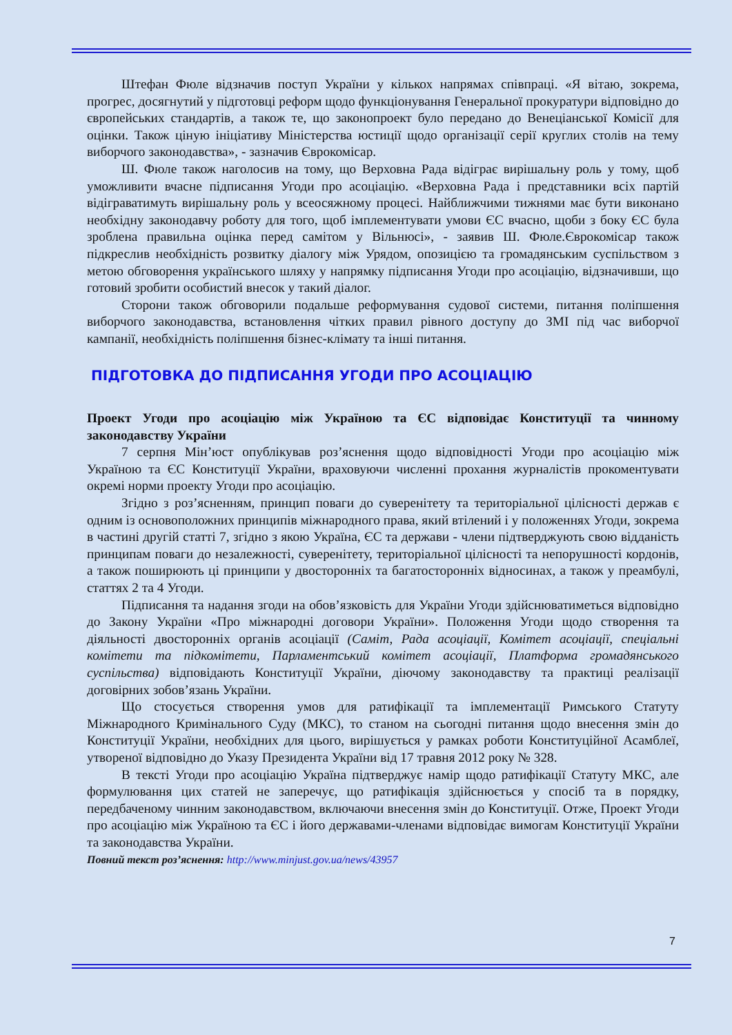Штефан Фюле відзначив поступ України у кількох напрямах співпраці. «Я вітаю, зокрема, прогрес, досягнутий у підготовці реформ щодо функціонування Генеральної прокуратури відповідно до європейських стандартів, а також те, що законопроект було передано до Венеціанської Комісії для оцінки. Також ціную ініціативу Міністерства юстиції щодо організації серії круглих столів на тему виборчого законодавства», - зазначив Єврокомісар.
Ш. Фюле також наголосив на тому, що Верховна Рада відіграє вирішальну роль у тому, щоб уможливити вчасне підписання Угоди про асоціацію. «Верховна Рада і представники всіх партій відіграватимуть вирішальну роль у всеосяжному процесі. Найближчими тижнями має бути виконано необхідну законодавчу роботу для того, щоб імплементувати умови ЄС вчасно, щоби з боку ЄС була зроблена правильна оцінка перед самітом у Вільнюсі», - заявив Ш. Фюле.Єврокомісар також підкреслив необхідність розвитку діалогу між Урядом, опозицією та громадянським суспільством з метою обговорення українського шляху у напрямку підписання Угоди про асоціацію, відзначивши, що готовий зробити особистий внесок у такий діалог.
Сторони також обговорили подальше реформування судової системи, питання поліпшення виборчого законодавства, встановлення чітких правил рівного доступу до ЗМІ під час виборчої кампанії, необхідність поліпшення бізнес-клімату та інші питання.
ПІДГОТОВКА ДО ПІДПИСАННЯ УГОДИ ПРО АСОЦІАЦІЮ
Проект Угоди про асоціацію між Україною та ЄС відповідає Конституції та чинному законодавству України
7 серпня Мін’юст опублікував роз’яснення щодо відповідності Угоди про асоціацію між Україною та ЄС Конституції України, враховуючи численні прохання журналістів прокоментувати окремі норми проекту Угоди про асоціацію.
Згідно з роз’ясненням, принцип поваги до суверенітету та територіальної цілісності держав є одним із основоположних принципів міжнародного права, який втілений і у положеннях Угоди, зокрема в частині другій статті 7, згідно з якою Україна, ЄС та держави - члени підтверджують свою відданість принципам поваги до незалежності, суверенітету, територіальної цілісності та непорушності кордонів, а також поширюють ці принципи у двосторонніх та багатосторонніх відносинах, а також у преамбулі, статтях 2 та 4 Угоди.
Підписання та надання згоди на обов’язковість для України Угоди здійснюватиметься відповідно до Закону України «Про міжнародні договори України». Положення Угоди щодо створення та діяльності двосторонніх органів асоціації (Саміт, Рада асоціації, Комітет асоціації, спеціальні комітети та підкомітети, Парламентський комітет асоціації, Платформа громадянського суспільства) відповідають Конституції України, діючому законодавству та практиці реалізації договірних зобов’язань України.
Що стосується створення умов для ратифікації та імплементації Римського Статуту Міжнародного Кримінального Суду (МКС), то станом на сьогодні питання щодо внесення змін до Конституції України, необхідних для цього, вирішується у рамках роботи Конституційної Асамблеї, утвореної відповідно до Указу Президента України від 17 травня 2012 року № 328.
В тексті Угоди про асоціацію Україна підтверджує намір щодо ратифікації Статуту МКС, але формулювання цих статей не заперечує, що ратифікація здійснюється у спосіб та в порядку, передбаченому чинним законодавством, включаючи внесення змін до Конституції. Отже, Проект Угоди про асоціацію між Україною та ЄС і його державами-членами відповідає вимогам Конституції України та законодавства України.
Повний текст роз’яснення: http://www.minjust.gov.ua/news/43957
7